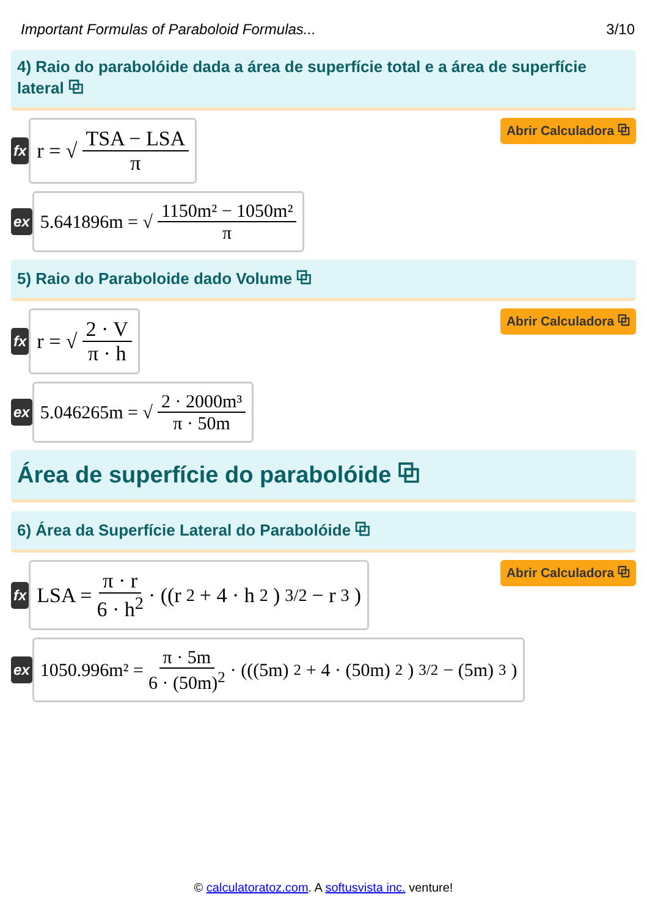Important Formulas of Paraboloid Formulas... 3/10
4) Raio do parabolóide dada a área de superfície total e a área de superfície lateral ⧉
fx
r = √ TSA − LSA π
Abrir Calculadora ⧉
ex
5.641896m = √ 1150m² − 1050m² π
5) Raio do Paraboloide dado Volume ⧉
fx
r = √ 2 · V π · h
Abrir Calculadora ⧉
ex
5.046265m = √ 2 · 2000m³ π · 50m
Área de superfície do parabolóide ⧉
6) Área da Superfície Lateral do Parabolóide ⧉
fx
LSA = π · r 6 · h<sup>2</sup> · ((r<sup>2</sup> + 4 · h<sup>2</sup>)<sup>3/2</sup> − r<sup>3</sup>)
Abrir Calculadora ⧉
ex
1050.996m² = π · 5m 6 · (50m)<sup>2</sup> · (((5m)<sup>2</sup> + 4 · (50m)<sup>2</sup>)<sup>3/2</sup> − (5m)<sup>3</sup>)
© calculatoratoz.com. A softusvista inc. venture!